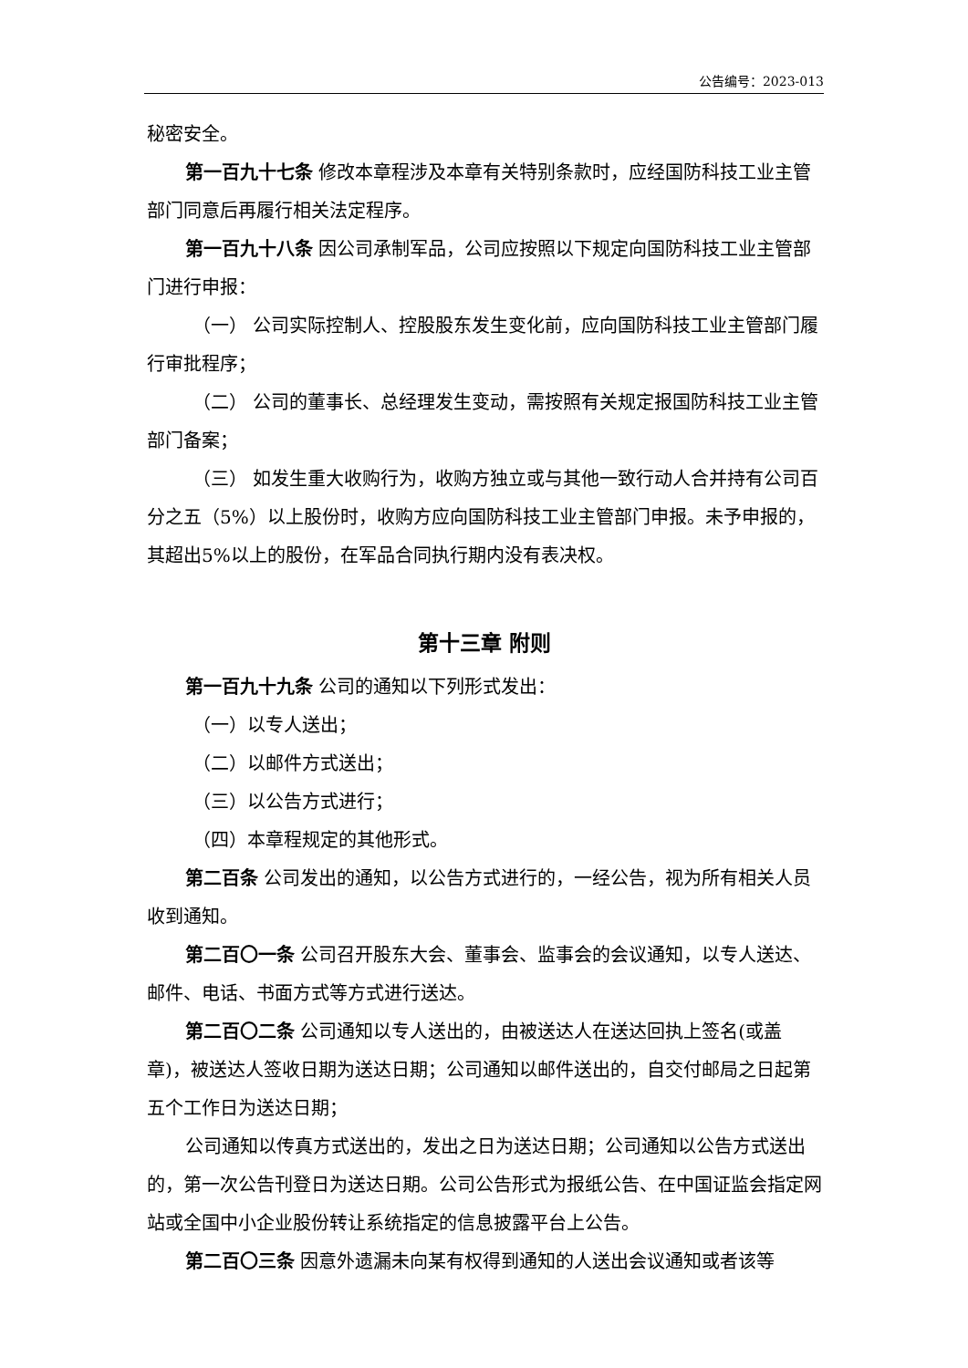公告编号：2023-013
秘密安全。
第一百九十七条 修改本章程涉及本章有关特别条款时，应经国防科技工业主管部门同意后再履行相关法定程序。
第一百九十八条 因公司承制军品，公司应按照以下规定向国防科技工业主管部门进行申报：
（一） 公司实际控制人、控股股东发生变化前，应向国防科技工业主管部门履行审批程序；
（二） 公司的董事长、总经理发生变动，需按照有关规定报国防科技工业主管部门备案；
（三） 如发生重大收购行为，收购方独立或与其他一致行动人合并持有公司百分之五（5%）以上股份时，收购方应向国防科技工业主管部门申报。未予申报的，其超出5%以上的股份，在军品合同执行期内没有表决权。
第十三章 附则
第一百九十九条 公司的通知以下列形式发出：
（一）以专人送出；
（二）以邮件方式送出；
（三）以公告方式进行；
（四）本章程规定的其他形式。
第二百条 公司发出的通知，以公告方式进行的，一经公告，视为所有相关人员收到通知。
第二百〇一条 公司召开股东大会、董事会、监事会的会议通知，以专人送达、邮件、电话、书面方式等方式进行送达。
第二百〇二条 公司通知以专人送出的，由被送达人在送达回执上签名(或盖章)，被送达人签收日期为送达日期；公司通知以邮件送出的，自交付邮局之日起第五个工作日为送达日期；
公司通知以传真方式送出的，发出之日为送达日期；公司通知以公告方式送出的，第一次公告刊登日为送达日期。公司公告形式为报纸公告、在中国证监会指定网站或全国中小企业股份转让系统指定的信息披露平台上公告。
第二百〇三条 因意外遗漏未向某有权得到通知的人送出会议通知或者该等